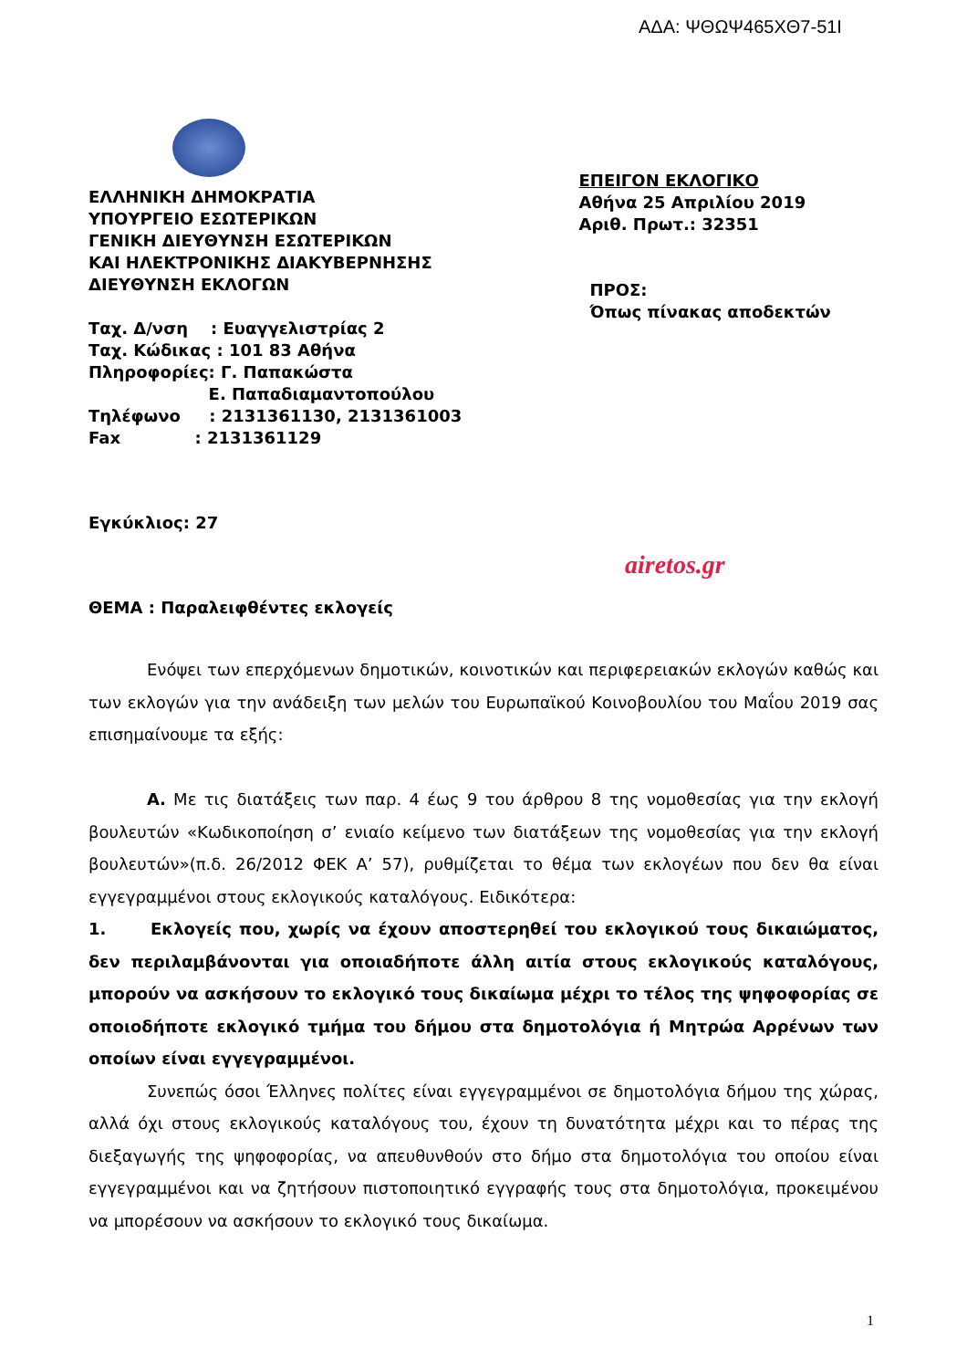ΑΔΑ: ΨΘΩΨ465ΧΘ7-51Ι
ΕΛΛΗΝΙΚΗ ΔΗΜΟΚΡΑΤΙΑ
ΥΠΟΥΡΓΕΙΟ ΕΣΩΤΕΡΙΚΩΝ
ΓΕΝΙΚΗ ΔΙΕΥΘΥΝΣΗ ΕΣΩΤΕΡΙΚΩΝ
ΚΑΙ ΗΛΕΚΤΡΟΝΙΚΗΣ ΔΙΑΚΥΒΕΡΝΗΣΗΣ
ΔΙΕΥΘΥΝΣΗ ΕΚΛΟΓΩΝ
Ταχ. Δ/νση : Ευαγγελιστρίας 2
Ταχ. Κώδικας : 101 83 Αθήνα
Πληροφορίες: Γ. Παπακώστα
Ε. Παπαδιαμαντοπούλου
Τηλέφωνο : 2131361130, 2131361003
Fax : 2131361129
ΕΠΕΙΓΟΝ ΕΚΛΟΓΙΚΟ
Αθήνα 25 Απριλίου 2019
Αριθ. Πρωτ.: 32351
ΠΡΟΣ:
Όπως πίνακας αποδεκτών
Εγκύκλιος: 27
airetos.gr
ΘΕΜΑ : Παραλειφθέντες εκλογείς
Ενόψει των επερχόμενων δημοτικών, κοινοτικών και περιφερειακών εκλογών καθώς και των εκλογών για την ανάδειξη των μελών του Ευρωπαϊκού Κοινοβουλίου του Μαΐου 2019 σας επισημαίνουμε τα εξής:
Α. Με τις διατάξεις των παρ. 4 έως 9 του άρθρου 8 της νομοθεσίας για την εκλογή βουλευτών «Κωδικοποίηση σ’ ενιαίο κείμενο των διατάξεων της νομοθεσίας για την εκλογή βουλευτών»(π.δ. 26/2012 ΦΕΚ Α’ 57), ρυθμίζεται το θέμα των εκλογέων που δεν θα είναι εγγεγραμμένοι στους εκλογικούς καταλόγους. Ειδικότερα:
1. Εκλογείς που, χωρίς να έχουν αποστερηθεί του εκλογικού τους δικαιώματος, δεν περιλαμβάνονται για οποιαδήποτε άλλη αιτία στους εκλογικούς καταλόγους, μπορούν να ασκήσουν το εκλογικό τους δικαίωμα μέχρι το τέλος της ψηφοφορίας σε οποιοδήποτε εκλογικό τμήμα του δήμου στα δημοτολόγια ή Μητρώα Αρρένων των οποίων είναι εγγεγραμμένοι.
Συνεπώς όσοι Έλληνες πολίτες είναι εγγεγραμμένοι σε δημοτολόγια δήμου της χώρας, αλλά όχι στους εκλογικούς καταλόγους του, έχουν τη δυνατότητα μέχρι και το πέρας της διεξαγωγής της ψηφοφορίας, να απευθυνθούν στο δήμο στα δημοτολόγια του οποίου είναι εγγεγραμμένοι και να ζητήσουν πιστοποιητικό εγγραφής τους στα δημοτολόγια, προκειμένου να μπορέσουν να ασκήσουν το εκλογικό τους δικαίωμα.
1